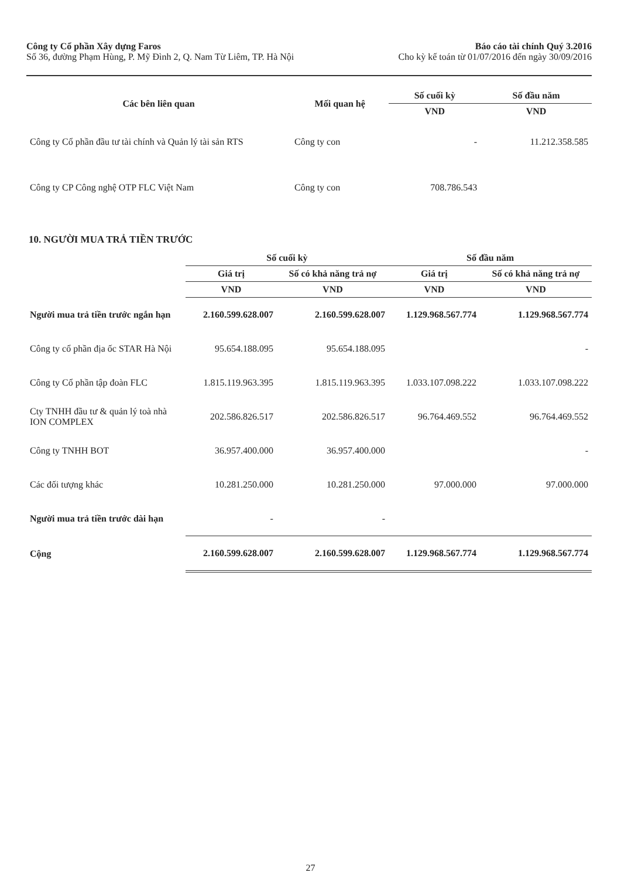Công ty Cổ phần Xây dựng Faros
Số 36, đường Phạm Hùng, P. Mỹ Đình 2, Q. Nam Từ Liêm, TP. Hà Nội
Báo cáo tài chính Quý 3.2016
Cho kỳ kế toán từ 01/07/2016 đến ngày 30/09/2016
| Các bên liên quan | Mối quan hệ | Số cuối kỳ | Số đầu năm |
| --- | --- | --- | --- |
| | | VND | VND |
| Công ty Cổ phần đầu tư tài chính và Quản lý tài sản RTS | Công ty con | - | 11.212.358.585 |
| Công ty CP Công nghệ OTP FLC Việt Nam | Công ty con | 708.786.543 | |
10. NGƯỜI MUA TRẢ TIỀN TRƯỚC
| | Số cuối kỳ | | Số đầu năm | |
| --- | --- | --- | --- | --- |
| | Giá trị | Số có khả năng trả nợ | Giá trị | Số có khả năng trả nợ |
| | VND | VND | VND | VND |
| Người mua trả tiền trước ngắn hạn | 2.160.599.628.007 | 2.160.599.628.007 | 1.129.968.567.774 | 1.129.968.567.774 |
| Công ty cổ phần địa ốc STAR Hà Nội | 95.654.188.095 | 95.654.188.095 | | - |
| Công ty Cổ phần tập đoàn FLC | 1.815.119.963.395 | 1.815.119.963.395 | 1.033.107.098.222 | 1.033.107.098.222 |
| Cty TNHH đầu tư & quản lý toà nhà ION COMPLEX | 202.586.826.517 | 202.586.826.517 | 96.764.469.552 | 96.764.469.552 |
| Công ty TNHH BOT | 36.957.400.000 | 36.957.400.000 | | - |
| Các đối tượng khác | 10.281.250.000 | 10.281.250.000 | 97.000.000 | 97.000.000 |
| Người mua trả tiền trước dài hạn | - | - | | |
| Cộng | 2.160.599.628.007 | 2.160.599.628.007 | 1.129.968.567.774 | 1.129.968.567.774 |
27